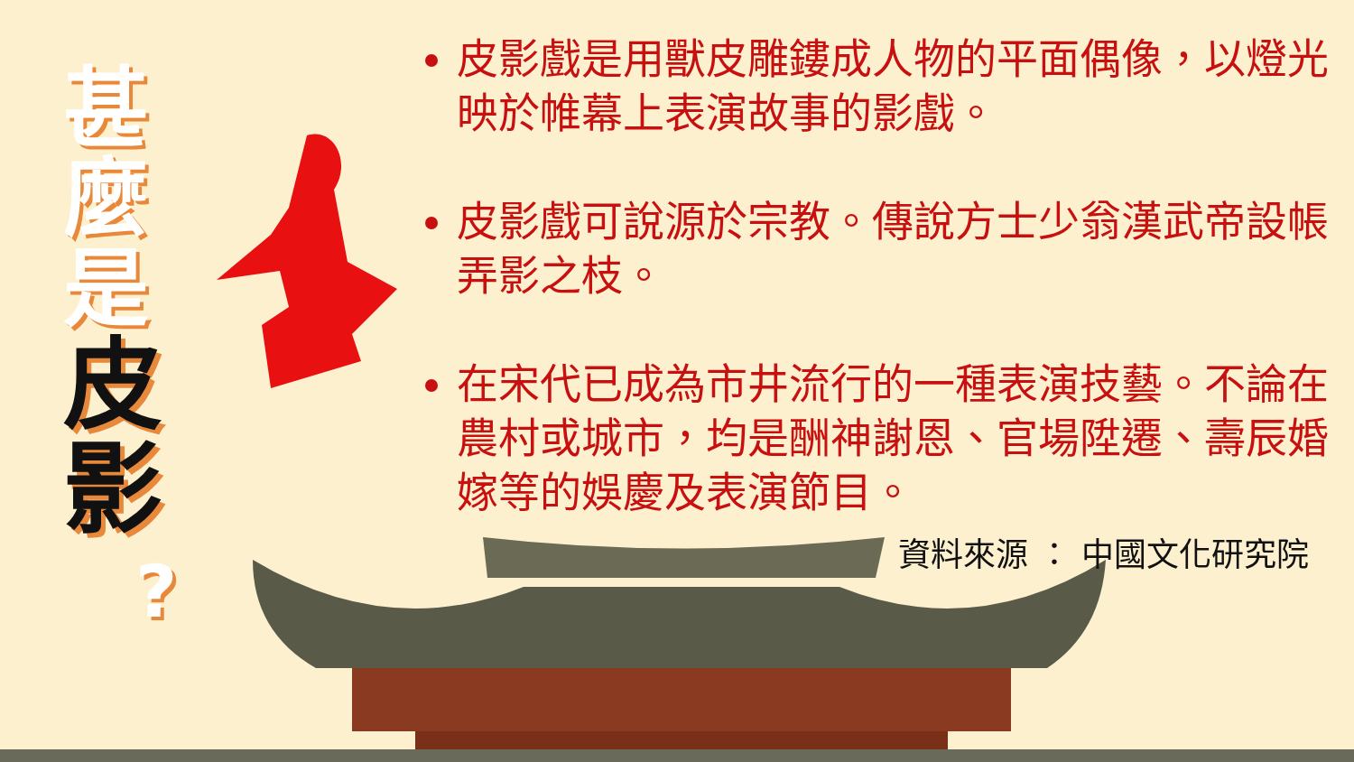甚
麼
是
皮
影
?
皮影戲是用獸皮雕鏤成人物的平面偶像，以燈光映於帷幕上表演故事的影戲。
皮影戲可說源於宗教。傳說方士少翁漢武帝設帳弄影之枝。
在宋代已成為市井流行的一種表演技藝。不論在農村或城市，均是酬神謝恩、官場陞遷、壽辰婚嫁等的娛慶及表演節目。
資料來源 ： 中國文化研究院